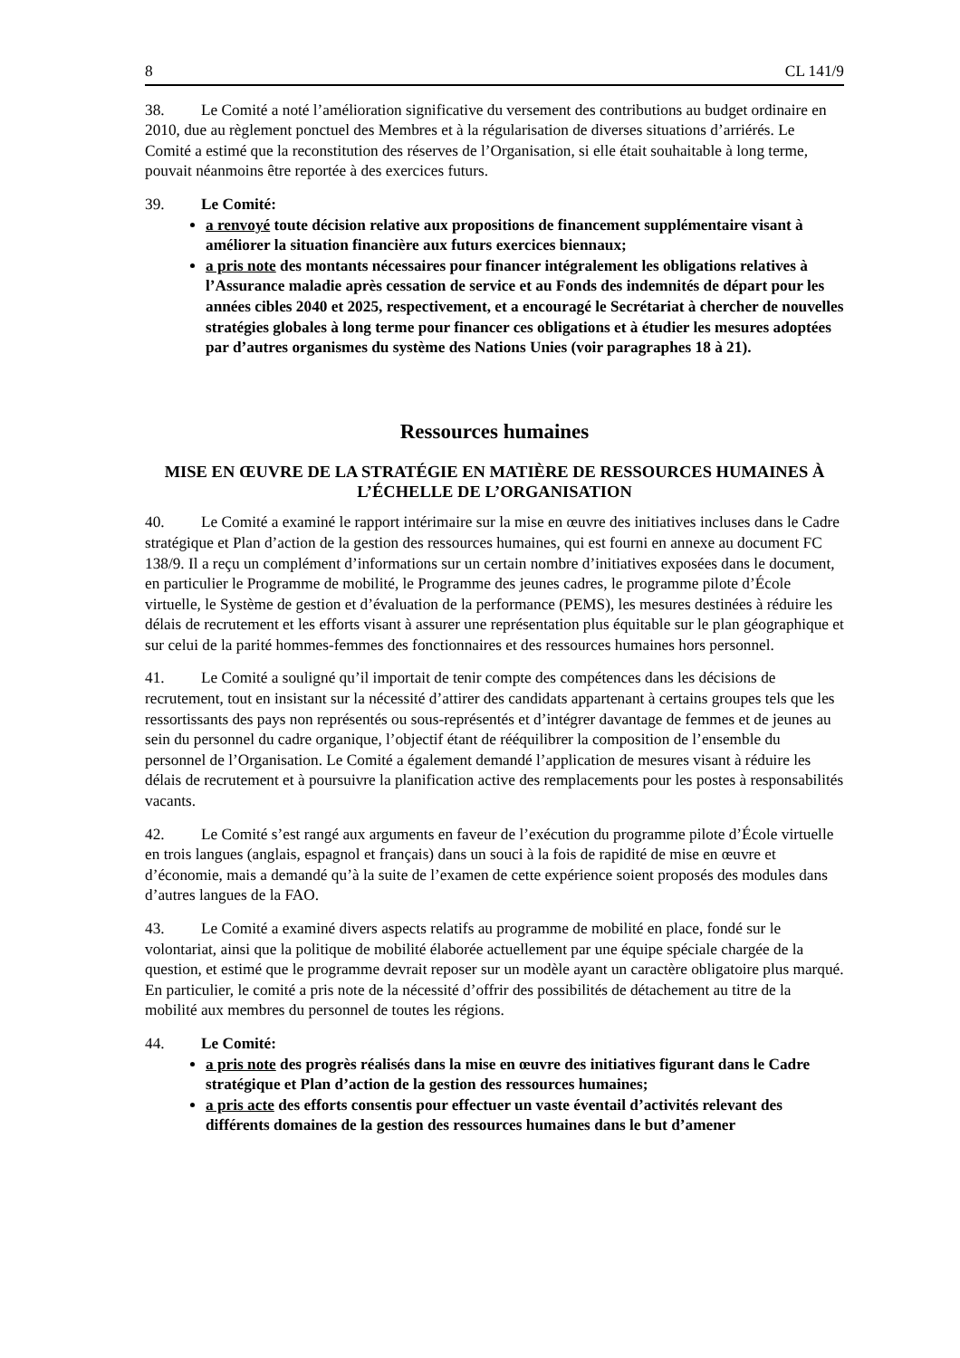8 CL 141/9
38. Le Comité a noté l’amélioration significative du versement des contributions au budget ordinaire en 2010, due au règlement ponctuel des Membres et à la régularisation de diverses situations d’arriérés. Le Comité a estimé que la reconstitution des réserves de l’Organisation, si elle était souhaitable à long terme, pouvait néanmoins être reportée à des exercices futurs.
39. Le Comité:
a renvoyé toute décision relative aux propositions de financement supplémentaire visant à améliorer la situation financière aux futurs exercices biennaux;
a pris note des montants nécessaires pour financer intégralement les obligations relatives à l’Assurance maladie après cessation de service et au Fonds des indemnités de départ pour les années cibles 2040 et 2025, respectivement, et a encouragé le Secrétariat à chercher de nouvelles stratégies globales à long terme pour financer ces obligations et à étudier les mesures adoptées par d’autres organismes du système des Nations Unies (voir paragraphes 18 à 21).
Ressources humaines
MISE EN ŒUVRE DE LA STRATÉGIE EN MATIÈRE DE RESSOURCES HUMAINES À L’ÉCHELLE DE L’ORGANISATION
40. Le Comité a examiné le rapport intérimaire sur la mise en œuvre des initiatives incluses dans le Cadre stratégique et Plan d’action de la gestion des ressources humaines, qui est fourni en annexe au document FC 138/9. Il a reçu un complément d’informations sur un certain nombre d’initiatives exposées dans le document, en particulier le Programme de mobilité, le Programme des jeunes cadres, le programme pilote d’École virtuelle, le Système de gestion et d’évaluation de la performance (PEMS), les mesures destinées à réduire les délais de recrutement et les efforts visant à assurer une représentation plus équitable sur le plan géographique et sur celui de la parité hommes-femmes des fonctionnaires et des ressources humaines hors personnel.
41. Le Comité a souligné qu’il importait de tenir compte des compétences dans les décisions de recrutement, tout en insistant sur la nécessité d’attirer des candidats appartenant à certains groupes tels que les ressortissants des pays non représentés ou sous-représentés et d’intégrer davantage de femmes et de jeunes au sein du personnel du cadre organique, l’objectif étant de rééquilibrer la composition de l’ensemble du personnel de l’Organisation. Le Comité a également demandé l’application de mesures visant à réduire les délais de recrutement et à poursuivre la planification active des remplacements pour les postes à responsabilités vacants.
42. Le Comité s’est rangé aux arguments en faveur de l’exécution du programme pilote d’École virtuelle en trois langues (anglais, espagnol et français) dans un souci à la fois de rapidité de mise en œuvre et d’économie, mais a demandé qu’à la suite de l’examen de cette expérience soient proposés des modules dans d’autres langues de la FAO.
43. Le Comité a examiné divers aspects relatifs au programme de mobilité en place, fondé sur le volontariat, ainsi que la politique de mobilité élaborée actuellement par une équipe spéciale chargée de la question, et estimé que le programme devrait reposer sur un modèle ayant un caractère obligatoire plus marqué. En particulier, le comité a pris note de la nécessité d’offrir des possibilités de détachement au titre de la mobilité aux membres du personnel de toutes les régions.
44. Le Comité:
a pris note des progrès réalisés dans la mise en œuvre des initiatives figurant dans le Cadre stratégique et Plan d’action de la gestion des ressources humaines;
a pris acte des efforts consentis pour effectuer un vaste éventail d’activités relevant des différents domaines de la gestion des ressources humaines dans le but d’amener